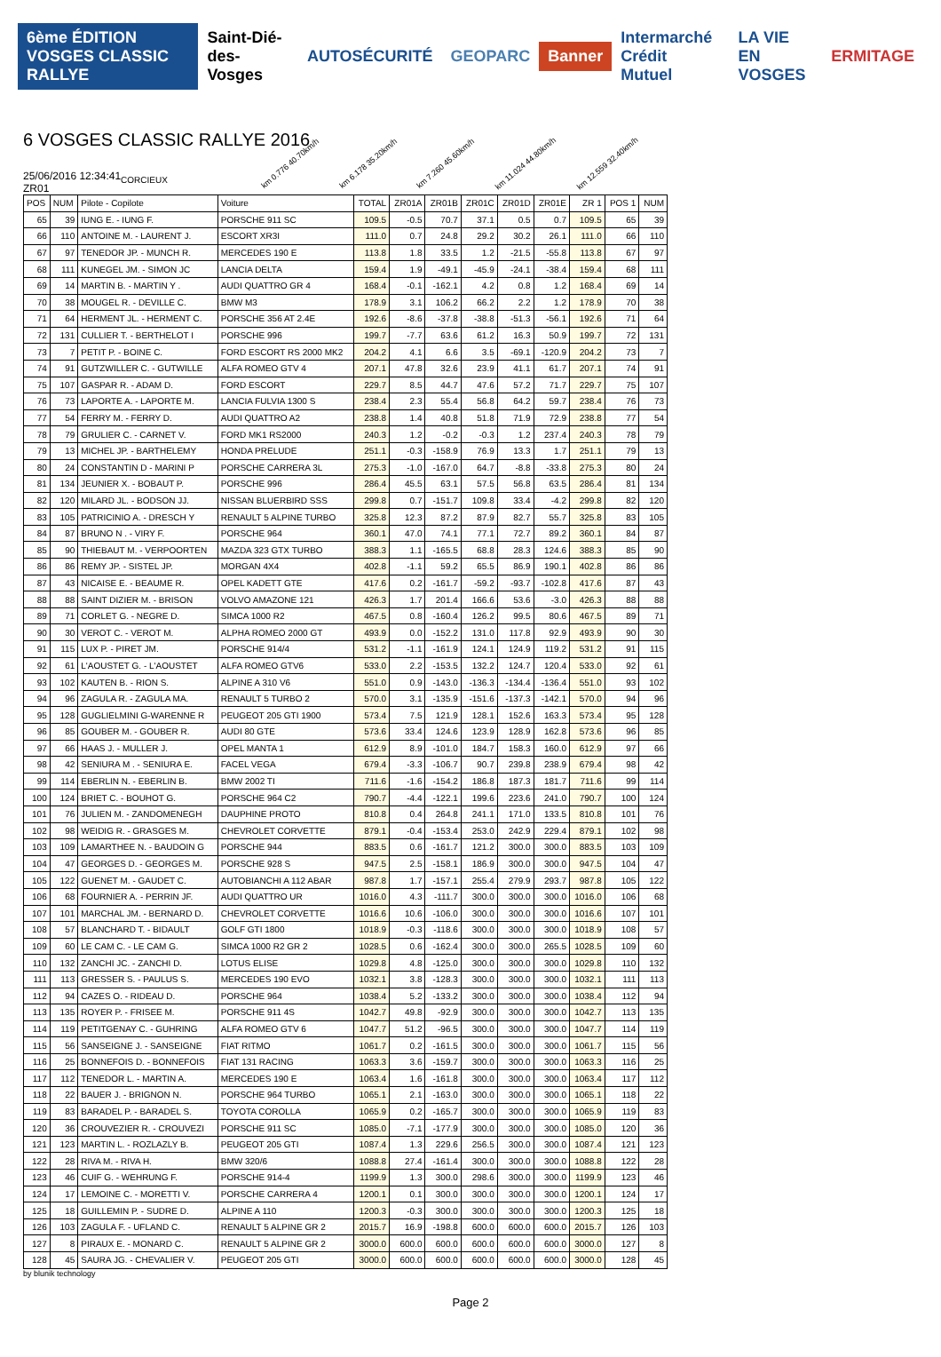6ème ÉDITION VOSGES CLASSIC RALLYE Saint-Dié-des-Vosges AUTOSÉCURITÉ GEOPARC Banner Intermarché Crédit Mutuel LA VIE EN VOSGES ERMITAGE
6 VOSGES CLASSIC RALLYE 2016
25/06/2016 12:34:41
ZR01
km 0.776 40.70km/h km 6.178 35.20km/h km 7.260 45.60km/h km 11.024 44.80km/h km 12.559 32.40km/h
CORCIEUX
| POS | NUM | Pilote - Copilote | Voiture | TOTAL | ZR01A | ZR01B | ZR01C | ZR01D | ZR01E | ZR 1 | POS 1 | NUM |
| --- | --- | --- | --- | --- | --- | --- | --- | --- | --- | --- | --- | --- |
| 65 | 39 | IUNG E. - IUNG F. | PORSCHE 911 SC | 109.5 | -0.5 | 70.7 | 37.1 | 0.5 | 0.7 | 109.5 | 65 | 39 |
| 66 | 110 | ANTOINE M. - LAURENT J. | ESCORT XR3I | 111.0 | 0.7 | 24.8 | 29.2 | 30.2 | 26.1 | 111.0 | 66 | 110 |
| 67 | 97 | TENEDOR JP. - MUNCH R. | MERCEDES 190 E | 113.8 | 1.8 | 33.5 | 1.2 | -21.5 | -55.8 | 113.8 | 67 | 97 |
| 68 | 111 | KUNEGEL JM. - SIMON JC | LANCIA DELTA | 159.4 | 1.9 | -49.1 | -45.9 | -24.1 | -38.4 | 159.4 | 68 | 111 |
| 69 | 14 | MARTIN B. - MARTIN Y . | AUDI QUATTRO GR 4 | 168.4 | -0.1 | -162.1 | 4.2 | 0.8 | 1.2 | 168.4 | 69 | 14 |
| 70 | 38 | MOUGEL R. - DEVILLE C. | BMW M3 | 178.9 | 3.1 | 106.2 | 66.2 | 2.2 | 1.2 | 178.9 | 70 | 38 |
| 71 | 64 | HERMENT JL. - HERMENT C. | PORSCHE 356 AT 2.4E | 192.6 | -8.6 | -37.8 | -38.8 | -51.3 | -56.1 | 192.6 | 71 | 64 |
| 72 | 131 | CULLIER T. - BERTHELOT I | PORSCHE 996 | 199.7 | -7.7 | 63.6 | 61.2 | 16.3 | 50.9 | 199.7 | 72 | 131 |
| 73 | 7 | PETIT P. - BOINE C. | FORD ESCORT RS 2000 MK2 | 204.2 | 4.1 | 6.6 | 3.5 | -69.1 | -120.9 | 204.2 | 73 | 7 |
| 74 | 91 | GUTZWILLER C. - GUTWILLE | ALFA ROMEO GTV 4 | 207.1 | 47.8 | 32.6 | 23.9 | 41.1 | 61.7 | 207.1 | 74 | 91 |
| 75 | 107 | GASPAR R. - ADAM D. | FORD ESCORT | 229.7 | 8.5 | 44.7 | 47.6 | 57.2 | 71.7 | 229.7 | 75 | 107 |
| 76 | 73 | LAPORTE A. - LAPORTE M. | LANCIA FULVIA 1300 S | 238.4 | 2.3 | 55.4 | 56.8 | 64.2 | 59.7 | 238.4 | 76 | 73 |
| 77 | 54 | FERRY M. - FERRY D. | AUDI QUATTRO A2 | 238.8 | 1.4 | 40.8 | 51.8 | 71.9 | 72.9 | 238.8 | 77 | 54 |
| 78 | 79 | GRULIER C. - CARNET V. | FORD MK1 RS2000 | 240.3 | 1.2 | -0.2 | -0.3 | 1.2 | 237.4 | 240.3 | 78 | 79 |
| 79 | 13 | MICHEL JP. - BARTHELEMY | HONDA PRELUDE | 251.1 | -0.3 | -158.9 | 76.9 | 13.3 | 1.7 | 251.1 | 79 | 13 |
| 80 | 24 | CONSTANTIN D - MARINI P | PORSCHE CARRERA 3L | 275.3 | -1.0 | -167.0 | 64.7 | -8.8 | -33.8 | 275.3 | 80 | 24 |
| 81 | 134 | JEUNIER X. - BOBAUT P. | PORSCHE 996 | 286.4 | 45.5 | 63.1 | 57.5 | 56.8 | 63.5 | 286.4 | 81 | 134 |
| 82 | 120 | MILARD JL. - BODSON JJ. | NISSAN BLUERBIRD SSS | 299.8 | 0.7 | -151.7 | 109.8 | 33.4 | -4.2 | 299.8 | 82 | 120 |
| 83 | 105 | PATRICINIO A. - DRESCH Y | RENAULT 5 ALPINE TURBO | 325.8 | 12.3 | 87.2 | 87.9 | 82.7 | 55.7 | 325.8 | 83 | 105 |
| 84 | 87 | BRUNO N . - VIRY F. | PORSCHE 964 | 360.1 | 47.0 | 74.1 | 77.1 | 72.7 | 89.2 | 360.1 | 84 | 87 |
| 85 | 90 | THIEBAUT M. - VERPOORTEN | MAZDA 323 GTX TURBO | 388.3 | 1.1 | -165.5 | 68.8 | 28.3 | 124.6 | 388.3 | 85 | 90 |
| 86 | 86 | REMY JP. - SISTEL JP. | MORGAN 4X4 | 402.8 | -1.1 | 59.2 | 65.5 | 86.9 | 190.1 | 402.8 | 86 | 86 |
| 87 | 43 | NICAISE E. - BEAUME R. | OPEL KADETT GTE | 417.6 | 0.2 | -161.7 | -59.2 | -93.7 | -102.8 | 417.6 | 87 | 43 |
| 88 | 88 | SAINT DIZIER M. - BRISON | VOLVO AMAZONE 121 | 426.3 | 1.7 | 201.4 | 166.6 | 53.6 | -3.0 | 426.3 | 88 | 88 |
| 89 | 71 | CORLET G. - NEGRE D. | SIMCA 1000 R2 | 467.5 | 0.8 | -160.4 | 126.2 | 99.5 | 80.6 | 467.5 | 89 | 71 |
| 90 | 30 | VEROT C. - VEROT M. | ALPHA ROMEO 2000 GT | 493.9 | 0.0 | -152.2 | 131.0 | 117.8 | 92.9 | 493.9 | 90 | 30 |
| 91 | 115 | LUX P. - PIRET JM. | PORSCHE 914/4 | 531.2 | -1.1 | -161.9 | 124.1 | 124.9 | 119.2 | 531.2 | 91 | 115 |
| 92 | 61 | L'AOUSTET G. - L'AOUSTET | ALFA ROMEO GTV6 | 533.0 | 2.2 | -153.5 | 132.2 | 124.7 | 120.4 | 533.0 | 92 | 61 |
| 93 | 102 | KAUTEN B. - RION S. | ALPINE A 310 V6 | 551.0 | 0.9 | -143.0 | -136.3 | -134.4 | -136.4 | 551.0 | 93 | 102 |
| 94 | 96 | ZAGULA R. - ZAGULA MA. | RENAULT 5 TURBO 2 | 570.0 | 3.1 | -135.9 | -151.6 | -137.3 | -142.1 | 570.0 | 94 | 96 |
| 95 | 128 | GUGLIELMINI G-WARENNE R | PEUGEOT 205 GTI 1900 | 573.4 | 7.5 | 121.9 | 128.1 | 152.6 | 163.3 | 573.4 | 95 | 128 |
| 96 | 85 | GOUBER M. - GOUBER R. | AUDI 80 GTE | 573.6 | 33.4 | 124.6 | 123.9 | 128.9 | 162.8 | 573.6 | 96 | 85 |
| 97 | 66 | HAAS J. - MULLER J. | OPEL MANTA 1 | 612.9 | 8.9 | -101.0 | 184.7 | 158.3 | 160.0 | 612.9 | 97 | 66 |
| 98 | 42 | SENIURA M . - SENIURA E. | FACEL VEGA | 679.4 | -3.3 | -106.7 | 90.7 | 239.8 | 238.9 | 679.4 | 98 | 42 |
| 99 | 114 | EBERLIN N. - EBERLIN B. | BMW 2002 TI | 711.6 | -1.6 | -154.2 | 186.8 | 187.3 | 181.7 | 711.6 | 99 | 114 |
| 100 | 124 | BRIET C. - BOUHOT G. | PORSCHE 964 C2 | 790.7 | -4.4 | -122.1 | 199.6 | 223.6 | 241.0 | 790.7 | 100 | 124 |
| 101 | 76 | JULIEN M. - ZANDOMENEGH | DAUPHINE PROTO | 810.8 | 0.4 | 264.8 | 241.1 | 171.0 | 133.5 | 810.8 | 101 | 76 |
| 102 | 98 | WEIDIG R. - GRASGES M. | CHEVROLET CORVETTE | 879.1 | -0.4 | -153.4 | 253.0 | 242.9 | 229.4 | 879.1 | 102 | 98 |
| 103 | 109 | LAMARTHEE N. - BAUDOIN G | PORSCHE 944 | 883.5 | 0.6 | -161.7 | 121.2 | 300.0 | 300.0 | 883.5 | 103 | 109 |
| 104 | 47 | GEORGES D. - GEORGES M. | PORSCHE 928 S | 947.5 | 2.5 | -158.1 | 186.9 | 300.0 | 300.0 | 947.5 | 104 | 47 |
| 105 | 122 | GUENET M. - GAUDET C. | AUTOBIANCHI A 112 ABAR | 987.8 | 1.7 | -157.1 | 255.4 | 279.9 | 293.7 | 987.8 | 105 | 122 |
| 106 | 68 | FOURNIER A. - PERRIN JF. | AUDI QUATTRO UR | 1016.0 | 4.3 | -111.7 | 300.0 | 300.0 | 300.0 | 1016.0 | 106 | 68 |
| 107 | 101 | MARCHAL JM. - BERNARD D. | CHEVROLET CORVETTE | 1016.6 | 10.6 | -106.0 | 300.0 | 300.0 | 300.0 | 1016.6 | 107 | 101 |
| 108 | 57 | BLANCHARD T. - BIDAULT | GOLF GTI 1800 | 1018.9 | -0.3 | -118.6 | 300.0 | 300.0 | 300.0 | 1018.9 | 108 | 57 |
| 109 | 60 | LE CAM C. - LE CAM G. | SIMCA 1000 R2 GR 2 | 1028.5 | 0.6 | -162.4 | 300.0 | 300.0 | 265.5 | 1028.5 | 109 | 60 |
| 110 | 132 | ZANCHI JC. - ZANCHI D. | LOTUS ELISE | 1029.8 | 4.8 | -125.0 | 300.0 | 300.0 | 300.0 | 1029.8 | 110 | 132 |
| 111 | 113 | GRESSER S. - PAULUS S. | MERCEDES 190 EVO | 1032.1 | 3.8 | -128.3 | 300.0 | 300.0 | 300.0 | 1032.1 | 111 | 113 |
| 112 | 94 | CAZES O. - RIDEAU D. | PORSCHE 964 | 1038.4 | 5.2 | -133.2 | 300.0 | 300.0 | 300.0 | 1038.4 | 112 | 94 |
| 113 | 135 | ROYER P. - FRISEE M. | PORSCHE 911 4S | 1042.7 | 49.8 | -92.9 | 300.0 | 300.0 | 300.0 | 1042.7 | 113 | 135 |
| 114 | 119 | PETITGENAY C. - GUHRING | ALFA ROMEO GTV 6 | 1047.7 | 51.2 | -96.5 | 300.0 | 300.0 | 300.0 | 1047.7 | 114 | 119 |
| 115 | 56 | SANSEIGNE J. - SANSEIGNE | FIAT RITMO | 1061.7 | 0.2 | -161.5 | 300.0 | 300.0 | 300.0 | 1061.7 | 115 | 56 |
| 116 | 25 | BONNEFOIS D. - BONNEFOIS | FIAT 131 RACING | 1063.3 | 3.6 | -159.7 | 300.0 | 300.0 | 300.0 | 1063.3 | 116 | 25 |
| 117 | 112 | TENEDOR L. - MARTIN A. | MERCEDES 190 E | 1063.4 | 1.6 | -161.8 | 300.0 | 300.0 | 300.0 | 1063.4 | 117 | 112 |
| 118 | 22 | BAUER J. - BRIGNON N. | PORSCHE 964 TURBO | 1065.1 | 2.1 | -163.0 | 300.0 | 300.0 | 300.0 | 1065.1 | 118 | 22 |
| 119 | 83 | BARADEL P. - BARADEL S. | TOYOTA COROLLA | 1065.9 | 0.2 | -165.7 | 300.0 | 300.0 | 300.0 | 1065.9 | 119 | 83 |
| 120 | 36 | CROUVEZIER R. - CROUVEZI | PORSCHE 911 SC | 1085.0 | -7.1 | -177.9 | 300.0 | 300.0 | 300.0 | 1085.0 | 120 | 36 |
| 121 | 123 | MARTIN L. - ROZLAZLY B. | PEUGEOT 205 GTI | 1087.4 | 1.3 | 229.6 | 256.5 | 300.0 | 300.0 | 1087.4 | 121 | 123 |
| 122 | 28 | RIVA M. - RIVA H. | BMW 320/6 | 1088.8 | 27.4 | -161.4 | 300.0 | 300.0 | 300.0 | 1088.8 | 122 | 28 |
| 123 | 46 | CUIF G. - WEHRUNG F. | PORSCHE 914-4 | 1199.9 | 1.3 | 300.0 | 298.6 | 300.0 | 300.0 | 1199.9 | 123 | 46 |
| 124 | 17 | LEMOINE C. - MORETTI V. | PORSCHE CARRERA 4 | 1200.1 | 0.1 | 300.0 | 300.0 | 300.0 | 300.0 | 1200.1 | 124 | 17 |
| 125 | 18 | GUILLEMIN P. - SUDRE D. | ALPINE A 110 | 1200.3 | -0.3 | 300.0 | 300.0 | 300.0 | 300.0 | 1200.3 | 125 | 18 |
| 126 | 103 | ZAGULA F. - UFLAND C. | RENAULT 5 ALPINE GR 2 | 2015.7 | 16.9 | -198.8 | 600.0 | 600.0 | 600.0 | 2015.7 | 126 | 103 |
| 127 | 8 | PIRAUX E. - MONARD C. | RENAULT 5 ALPINE GR 2 | 3000.0 | 600.0 | 600.0 | 600.0 | 600.0 | 600.0 | 3000.0 | 127 | 8 |
| 128 | 45 | SAURA JG. - CHEVALIER V. | PEUGEOT 205 GTI | 3000.0 | 600.0 | 600.0 | 600.0 | 600.0 | 600.0 | 3000.0 | 128 | 45 |
by blunik technology
Page 2